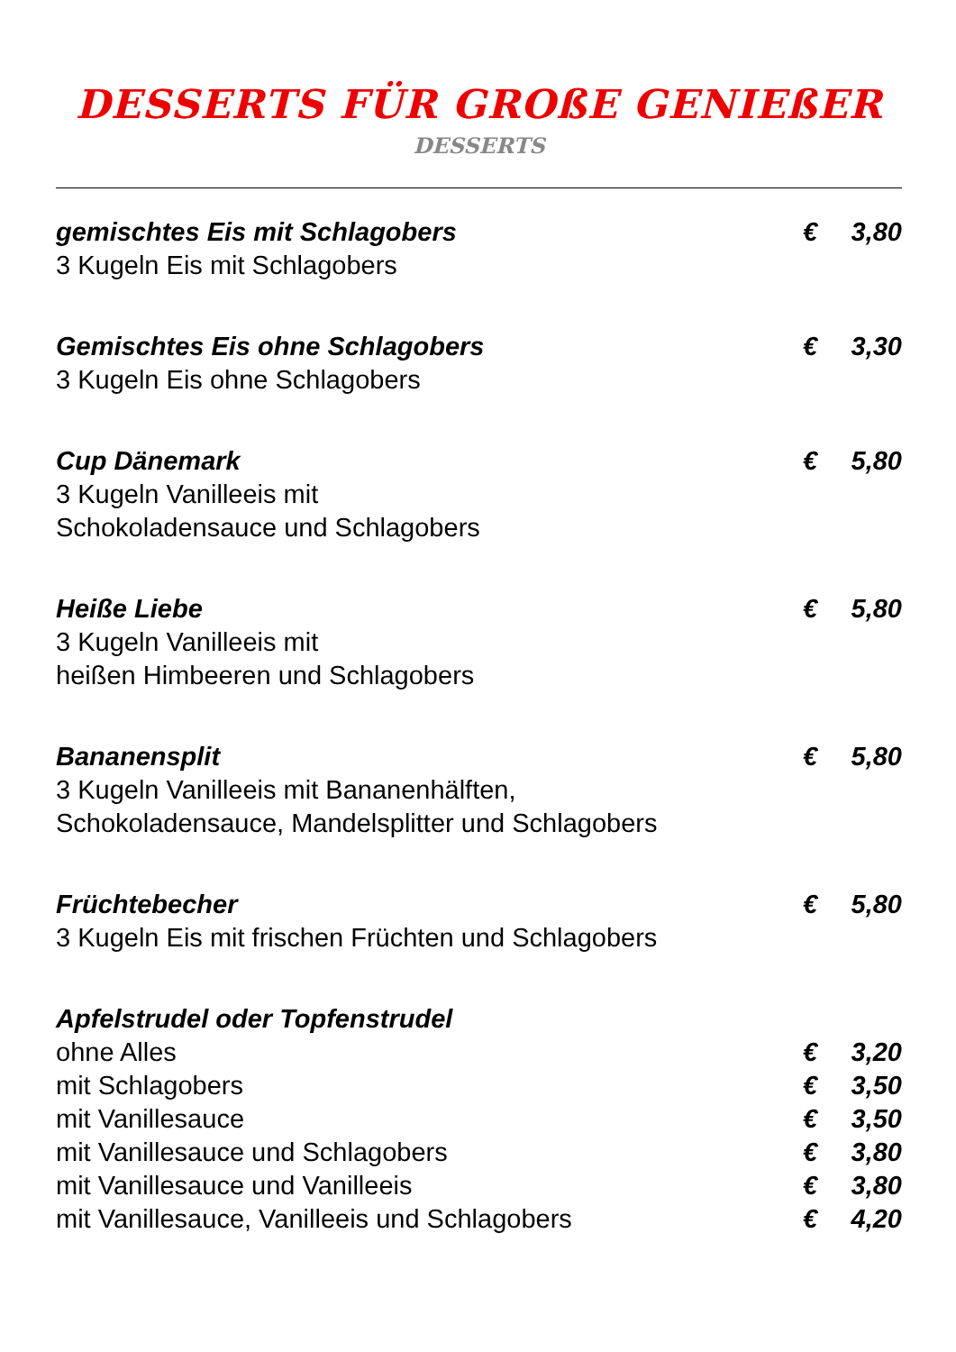DESSERTS FÜR GROßE GENIEßER
DESSERTS
gemischtes Eis mit Schlagobers € 3,80
3 Kugeln Eis mit Schlagobers
Gemischtes Eis ohne Schlagobers € 3,30
3 Kugeln Eis ohne Schlagobers
Cup Dänemark € 5,80
3 Kugeln Vanilleeis mit
Schokoladensauce und Schlagobers
Heiße Liebe € 5,80
3 Kugeln Vanilleeis mit
heißen Himbeeren und Schlagobers
Bananensplit € 5,80
3 Kugeln Vanilleeis mit Bananenhälften,
Schokoladensauce, Mandelsplitter und Schlagobers
Früchtebecher € 5,80
3 Kugeln Eis mit frischen Früchten und Schlagobers
Apfelstrudel oder Topfenstrudel
ohne Alles € 3,20
mit Schlagobers € 3,50
mit Vanillesauce € 3,50
mit Vanillesauce und Schlagobers € 3,80
mit Vanillesauce und Vanilleeis € 3,80
mit Vanillesauce, Vanilleeis und Schlagobers € 4,20